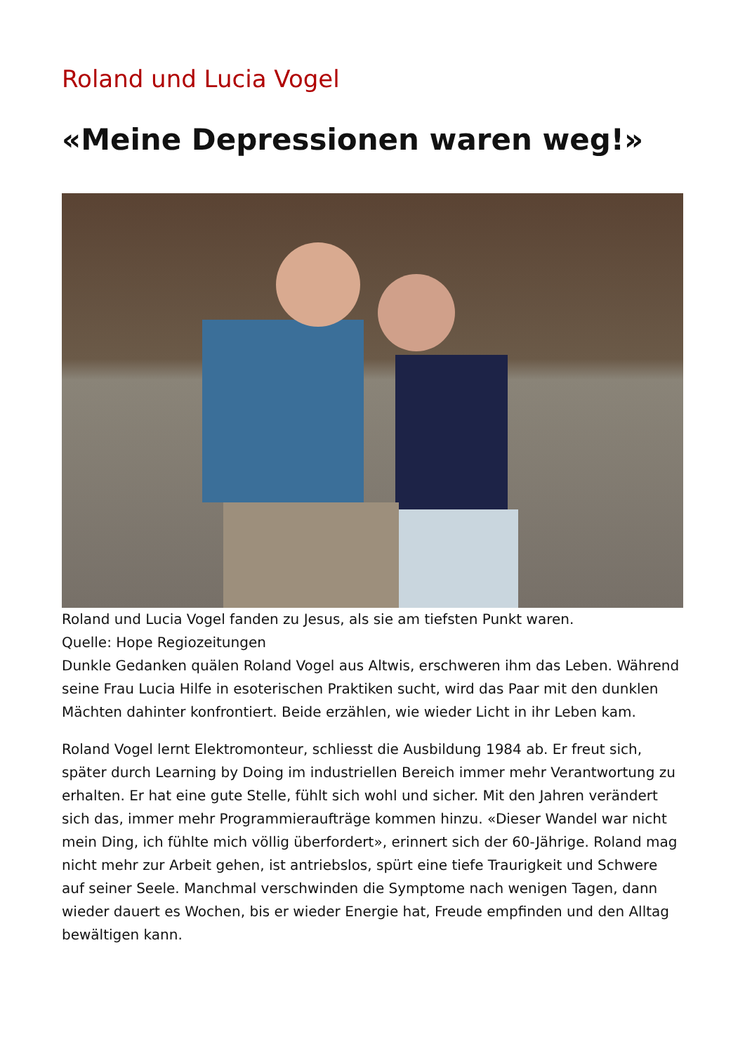Roland und Lucia Vogel
«Meine Depressionen waren weg!»
Roland und Lucia Vogel fanden zu Jesus, als sie am tiefsten Punkt waren.
Quelle: Hope Regiozeitungen
Dunkle Gedanken quälen Roland Vogel aus Altwis, erschweren ihm das Leben. Während seine Frau Lucia Hilfe in esoterischen Praktiken sucht, wird das Paar mit den dunklen Mächten dahinter konfrontiert. Beide erzählen, wie wieder Licht in ihr Leben kam.
Roland Vogel lernt Elektromonteur, schliesst die Ausbildung 1984 ab. Er freut sich, später durch Learning by Doing im industriellen Bereich immer mehr Verantwortung zu erhalten. Er hat eine gute Stelle, fühlt sich wohl und sicher. Mit den Jahren verändert sich das, immer mehr Programmieraufträge kommen hinzu. «Dieser Wandel war nicht mein Ding, ich fühlte mich völlig überfordert», erinnert sich der 60-Jährige. Roland mag nicht mehr zur Arbeit gehen, ist antriebslos, spürt eine tiefe Traurigkeit und Schwere auf seiner Seele. Manchmal verschwinden die Symptome nach wenigen Tagen, dann wieder dauert es Wochen, bis er wieder Energie hat, Freude empfinden und den Alltag bewältigen kann.